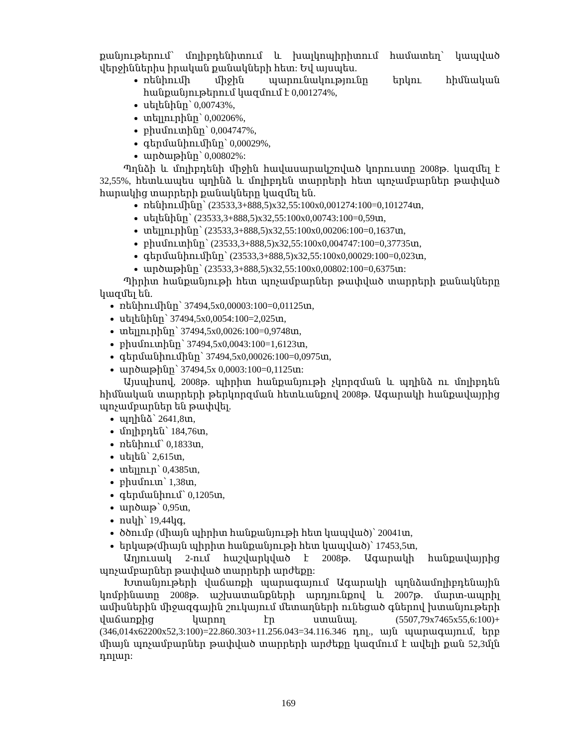քանյութերում՝ մոլիբդենիտում և խալկոպիրիտում համատեղ՝ կապված վերջիններիս իրական քանակների հետ: Եվ այսպես.
ռենիումի միջին պարունակությունը երկու հիմնական հանքանյութերում կազմում է 0,001274%,
սելենինը՝ 0,00743%,
տելլուրինը՝ 0,00206%,
բիսմուտինը՝ 0,004747%,
գերմանիումինը՝ 0,00029%,
արծաթինը՝ 0,00802%:
Պղնձի և մոլիբդենի միջին հավասարակշռված կորուստը 2008թ. կազմել է 32,55%, հետևապես պղինձ և մոլիբդեն տարրերի հետ պոչամբարներ թափված հարակից տարրերի քանակները կազմել են.
ռենիումինը՝ (23533,3+888,5)x32,55:100x0,001274:100=0,101274տ,
սելենինը՝ (23533,3+888,5)x32,55:100x0,00743:100=0,59տ,
տելլուրինը՝ (23533,3+888,5)x32,55:100x0,00206:100=0,1637տ,
բիսմուտինը՝ (23533,3+888,5)x32,55:100x0,004747:100=0,37735տ,
գերմանիումինը՝ (23533,3+888,5)x32,55:100x0,00029:100=0,023տ,
արծաթինը՝ (23533,3+888,5)x32,55:100x0,00802:100=0,6375տ:
Պիրիտ հանքանյութի հետ պոչամբարներ թափված տարրերի քանակները կազմել են.
ռենիումինը՝ 37494,5x0,00003:100=0,01125տ,
սելենինը՝ 37494,5x0,0054:100=2,025տ,
տելլուրինը՝ 37494,5x0,0026:100=0,9748տ,
բիսմուտինը՝ 37494,5x0,0043:100=1,6123տ,
գերմանիումինը՝ 37494,5x0,00026:100=0,0975տ,
արծաթինը՝ 37494,5x 0,0003:100=0,1125տ:
Այսպիսով, 2008թ. պիրիտ հանքանյութի չկորզման և պղինձ ու մոլիբդեն հիմնական տարրերի թերկորզման հետևանքով 2008թ. Ագարակի հանքավայրից պոչամբարներ են թափվել.
պղինձ՝ 2641,8տ,
մոլիբդեն՝ 184,76տ,
ռենիում՝ 0,1833տ,
սելեն՝ 2,615տ,
տելլուր՝ 0,4385տ,
բիսմուտ՝ 1,38տ,
գերմանիում՝ 0,1205տ,
արծաթ՝ 0,95տ,
ոսկի՝ 19,44կգ,
ծծումբ (միայն պիրիտ հանքանյութի հետ կապված)՝ 20041տ,
երկաթ(միայն պիրիտ հանքանյութի հետ կապված)՝ 17453,5տ,
Աղյուսակ 2-ում հաշվարկված է 2008թ. Ագարակի հանքավայրից պոչամբարներ թափված տարրերի արժեքը:
Խտանյութերի վաճառքի պարագայում Ագարակի պղնձամոլիբդենային կոմբինատը 2008թ. աշխատանքների արդյունքով և 2007թ. մարտ-ապրիլ ամիսներին միջազգային շուկայում մետաղների ունեցած գներով խտանյութերի վաճառքից կարող էր ստանալ. (5507,79x7465x55,6:100)+(346,014x62200x52,3:100)=22.860.303+11.256.043=34.116.346 դոլ., այն պարագայում, երբ միայն պոչամբարներ թափված տարրերի արժեքը կազմում է ավելի քան 52,3մլն դոլար:
169